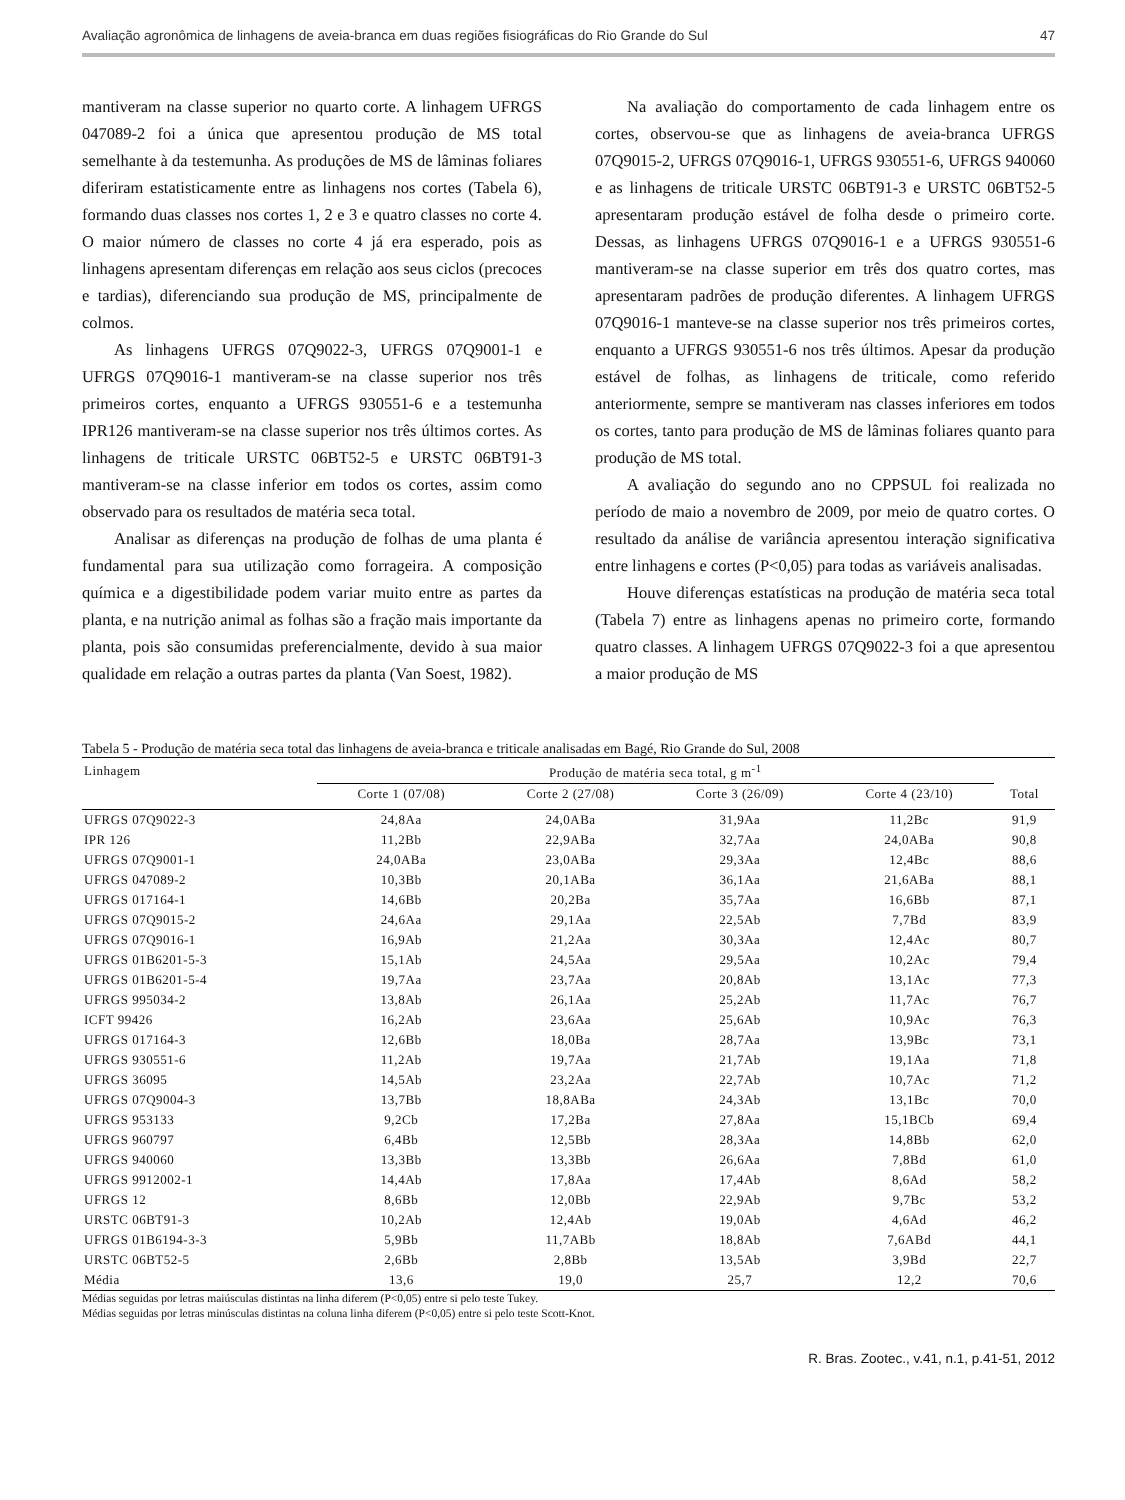Avaliação agronômica de linhagens de aveia-branca em duas regiões fisiográficas do Rio Grande do Sul 47
mantiveram na classe superior no quarto corte. A linhagem UFRGS 047089-2 foi a única que apresentou produção de MS total semelhante à da testemunha. As produções de MS de lâminas foliares diferiram estatisticamente entre as linhagens nos cortes (Tabela 6), formando duas classes nos cortes 1, 2 e 3 e quatro classes no corte 4. O maior número de classes no corte 4 já era esperado, pois as linhagens apresentam diferenças em relação aos seus ciclos (precoces e tardias), diferenciando sua produção de MS, principalmente de colmos.
As linhagens UFRGS 07Q9022-3, UFRGS 07Q9001-1 e UFRGS 07Q9016-1 mantiveram-se na classe superior nos três primeiros cortes, enquanto a UFRGS 930551-6 e a testemunha IPR126 mantiveram-se na classe superior nos três últimos cortes. As linhagens de triticale URSTC 06BT52-5 e URSTC 06BT91-3 mantiveram-se na classe inferior em todos os cortes, assim como observado para os resultados de matéria seca total.
Analisar as diferenças na produção de folhas de uma planta é fundamental para sua utilização como forrageira. A composição química e a digestibilidade podem variar muito entre as partes da planta, e na nutrição animal as folhas são a fração mais importante da planta, pois são consumidas preferencialmente, devido à sua maior qualidade em relação a outras partes da planta (Van Soest, 1982).
Na avaliação do comportamento de cada linhagem entre os cortes, observou-se que as linhagens de aveia-branca UFRGS 07Q9015-2, UFRGS 07Q9016-1, UFRGS 930551-6, UFRGS 940060 e as linhagens de triticale URSTC 06BT91-3 e URSTC 06BT52-5 apresentaram produção estável de folha desde o primeiro corte. Dessas, as linhagens UFRGS 07Q9016-1 e a UFRGS 930551-6 mantiveram-se na classe superior em três dos quatro cortes, mas apresentaram padrões de produção diferentes. A linhagem UFRGS 07Q9016-1 manteve-se na classe superior nos três primeiros cortes, enquanto a UFRGS 930551-6 nos três últimos. Apesar da produção estável de folhas, as linhagens de triticale, como referido anteriormente, sempre se mantiveram nas classes inferiores em todos os cortes, tanto para produção de MS de lâminas foliares quanto para produção de MS total.
A avaliação do segundo ano no CPPSUL foi realizada no período de maio a novembro de 2009, por meio de quatro cortes. O resultado da análise de variância apresentou interação significativa entre linhagens e cortes (P<0,05) para todas as variáveis analisadas.
Houve diferenças estatísticas na produção de matéria seca total (Tabela 7) entre as linhagens apenas no primeiro corte, formando quatro classes. A linhagem UFRGS 07Q9022-3 foi a que apresentou a maior produção de MS
Tabela 5 - Produção de matéria seca total das linhagens de aveia-branca e triticale analisadas em Bagé, Rio Grande do Sul, 2008
| Linhagem | Produção de matéria seca total, g m<sup>-1</sup> | | | | |
| --- | --- | --- | --- | --- | --- |
| | Corte 1 (07/08) | Corte 2 (27/08) | Corte 3 (26/09) | Corte 4 (23/10) | Total |
| UFRGS 07Q9022-3 | 24,8Aa | 24,0ABa | 31,9Aa | 11,2Bc | 91,9 |
| IPR 126 | 11,2Bb | 22,9ABa | 32,7Aa | 24,0ABa | 90,8 |
| UFRGS 07Q9001-1 | 24,0ABa | 23,0ABa | 29,3Aa | 12,4Bc | 88,6 |
| UFRGS 047089-2 | 10,3Bb | 20,1ABa | 36,1Aa | 21,6ABa | 88,1 |
| UFRGS 017164-1 | 14,6Bb | 20,2Ba | 35,7Aa | 16,6Bb | 87,1 |
| UFRGS 07Q9015-2 | 24,6Aa | 29,1Aa | 22,5Ab | 7,7Bd | 83,9 |
| UFRGS 07Q9016-1 | 16,9Ab | 21,2Aa | 30,3Aa | 12,4Ac | 80,7 |
| UFRGS 01B6201-5-3 | 15,1Ab | 24,5Aa | 29,5Aa | 10,2Ac | 79,4 |
| UFRGS 01B6201-5-4 | 19,7Aa | 23,7Aa | 20,8Ab | 13,1Ac | 77,3 |
| UFRGS 995034-2 | 13,8Ab | 26,1Aa | 25,2Ab | 11,7Ac | 76,7 |
| ICFT 99426 | 16,2Ab | 23,6Aa | 25,6Ab | 10,9Ac | 76,3 |
| UFRGS 017164-3 | 12,6Bb | 18,0Ba | 28,7Aa | 13,9Bc | 73,1 |
| UFRGS 930551-6 | 11,2Ab | 19,7Aa | 21,7Ab | 19,1Aa | 71,8 |
| UFRGS 36095 | 14,5Ab | 23,2Aa | 22,7Ab | 10,7Ac | 71,2 |
| UFRGS 07Q9004-3 | 13,7Bb | 18,8ABa | 24,3Ab | 13,1Bc | 70,0 |
| UFRGS 953133 | 9,2Cb | 17,2Ba | 27,8Aa | 15,1BCb | 69,4 |
| UFRGS 960797 | 6,4Bb | 12,5Bb | 28,3Aa | 14,8Bb | 62,0 |
| UFRGS 940060 | 13,3Bb | 13,3Bb | 26,6Aa | 7,8Bd | 61,0 |
| UFRGS 9912002-1 | 14,4Ab | 17,8Aa | 17,4Ab | 8,6Ad | 58,2 |
| UFRGS 12 | 8,6Bb | 12,0Bb | 22,9Ab | 9,7Bc | 53,2 |
| URSTC 06BT91-3 | 10,2Ab | 12,4Ab | 19,0Ab | 4,6Ad | 46,2 |
| UFRGS 01B6194-3-3 | 5,9Bb | 11,7ABb | 18,8Ab | 7,6ABd | 44,1 |
| URSTC 06BT52-5 | 2,6Bb | 2,8Bb | 13,5Ab | 3,9Bd | 22,7 |
| Média | 13,6 | 19,0 | 25,7 | 12,2 | 70,6 |
Médias seguidas por letras maiúsculas distintas na linha diferem (P<0,05) entre si pelo teste Tukey.
Médias seguidas por letras minúsculas distintas na coluna linha diferem (P<0,05) entre si pelo teste Scott-Knot.
R. Bras. Zootec., v.41, n.1, p.41-51, 2012